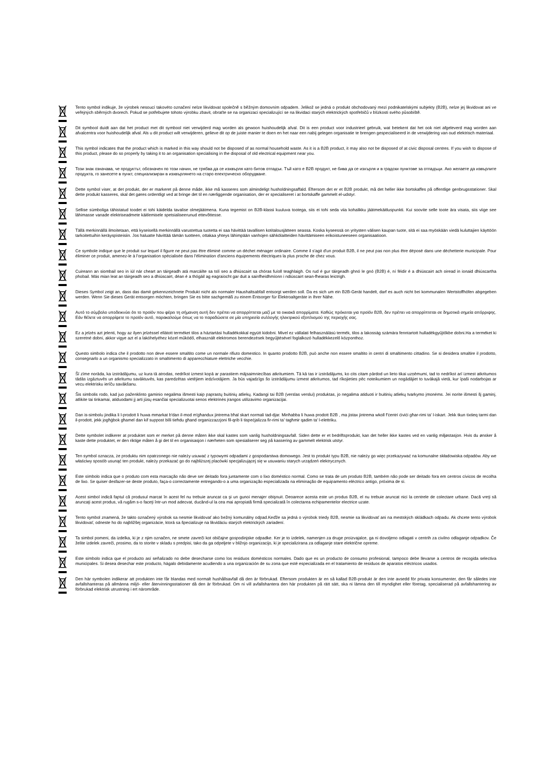Tento symbol indikuje, že výrobek nesoucí takovéto označení nelze likvidovat společně s běžným domovním odpadem. Jelikož se jedná o produkt obchodovaný mezi podnikatelskými subjekty (B2B), nelze jej likvidovat ani ve veřejných sběrných dvorech. Pokud se potřebujete tohoto výrobku zbavit, obraťte se na organizaci specializující se na likvidaci starých elektrických spotřebičů v blízkosti svého působiště.
Dit symbool duidt aan dat het product met dit symbool niet verwijderd mag worden als gewoon huishoudelijk afval. Dit is een product voor industrieel gebruik, wat betekent dat het ook niet afgeleverd mag worden aan afvalcentra voor huishoudelijk afval. Als u dit product wilt verwijderen, gelieve dit op de juiste manier te doen en het naar een nabij gelegen organisatie te brengen gespecialiseerd in de verwijdering van oud elektrisch materiaal.
This symbol indicates that the product which is marked in this way should not be disposed of as normal household waste. As it is a B2B product, it may also not be disposed of at civic disposal centres. If you wish to dispose of this product, please do so properly by taking it to an organisation specialising in the disposal of old electrical equipment near you.
Този знак означава, че продуктът, обозначен по този начин, не трябва да се изхвърля като битов отпадък. Тъй като е B2B продукт, не бива да се изхърля и в градски пунктове за отпадъци. Ако желаете да извърлите продукта, го занесете в пункт, специализиран в изхвърлянето на старо електрическо оборудване.
Dette symbol viser, at det produkt, der er markeret på denne måde, ikke må kasseres som almindeligt husholdningsaffald. Eftersom det er et B2B produkt, må det heller ikke bortskaffes på offentlige genbrugsstationer. Skal dette produkt kasseres, skal det gøres ordentligt ved at bringe det til en nærliggende organisation, der er specialiseret i at bortskaffe gammelt el-udstyr.
Sellise sümboliga tähistatud toodet ei tohi käidelda tavalise olmejäätmena. Kuna tegemist on B2B-klassi kuuluva tootega, siis ei tohi seda viia kohalikku jäätmekäitluspunkti. Kui soovite selle toote ära visata, siis viige see lähimasse vanade elektriseadmete käitlemisele spetsialiseerunud ettevõttesse.
Tällä merkinnällä ilmoitetaan, että kyseisellä merkinnällä varustettua tuotetta ei saa hävittää tavallisen kotitalousjätteen seassa. Koska kyseessä on yritysten välisen kaupan tuote, sitä ei saa myöskään viedä kuluttajien käyttöön tarkoitettuihin keräyspisteisiin. Jos haluatte hävittää tämän tuotteen, ottakaa yhteys lähimpään vanhojen sähkölaitteiden hävittämiseen erikoistuneeseen organisaatioon.
Ce symbole indique que le produit sur lequel il figure ne peut pas être éliminé comme un déchet ménager ordinaire. Comme il s'agit d'un produit B2B, il ne peut pas non plus être déposé dans une déchetterie municipale. Pour éliminer ce produit, amenez-le à l'organisation spécialisée dans l'élimination d'anciens équipements électriques la plus proche de chez vous.
Cuireann an siombail seo in iúl nár cheart an táirgeadh atá marcáilte sa tslí seo a dhiúscairt sa chóras fuíoll teaghlaigh. Os rud é gur táirgeadh ghnó le gnó (B2B) é, ní féidir é a dhiúscairt ach oiread in ionaid dhiúscartha phobail. Más mian leat an táirgeadh seo a dhiúscairt, déan é a thógáil ag eagraíocht gar duit a sainfheidhmíonn i ndiúscairt sean-fhearas leictrigh.
Dieses Symbol zeigt an, dass das damit gekennzeichnete Produkt nicht als normaler Haushaltsabfall entsorgt werden soll. Da es sich um ein B2B-Gerät handelt, darf es auch nicht bei kommunalen Wertstoffhöfen abgegeben werden. Wenn Sie dieses Gerät entsorgen möchten, bringen Sie es bitte sachgemäß zu einem Entsorger für Elektroaltgeräte in Ihrer Nähe.
Αυτό το σύμβολο υποδεικνύει ότι το προϊόν που φέρει τη σήμανση αυτή δεν πρέπει να απορρίπτεται μαζί με τα οικιακά απορρίματα. Καθώς πρόκειται για προϊόν B2B, δεν πρέπει να απορρίπτεται σε δημοτικά σημεία απόρριψης. Εάν θέλετε να απορρίψετε το προϊόν αυτό, παρακαλούμε όπως να το παραδώσετε σε μία υπηρεσία συλλογής ηλεκτρικού εξοπλισμού της περιοχής σας.
Ez a jelzés azt jelenti, hogy az ilyen jelzéssel ellátott terméket tilos a háztartási hulladékokkal együtt kidobni. Mivel ez vállalati felhasználású termék, tilos a lakosság számára fenntartott hulladékgyűjtőkbe dobni.Ha a terméket ki szeretné dobni, akkor vigye azt el a lakóhelyéhez közel működő, elhasznált elektromos berendezések begyűjtésével foglalkozó hulladékkezelő központhoz.
Questo simbolo indica che il prodotto non deve essere smaltito come un normale rifiuto domestico. In quanto prodotto B2B, può anche non essere smaltito in centri di smaltimento cittadino. Se si desidera smaltire il prodotto, consegnarlo a un organismo specializzato in smaltimento di apparecchiature elettriche vecchie.
Šī zīme norāda, ka izstrādājumu, uz kura tā atrodas, nedrīkst izmest kopā ar parastiem mājsaimniecības atkritumiem. Tā kā tas ir izstrādājums, ko cits citam pārdod un lieto tikai uzņēmumi, tad to nedrīkst arī izmest atkritumos tādās izgāztuvēs un atkritumu savāktuvēs, kas paredzētas vietējiem iedzīvotājiem. Ja būs vajadzīgs šo izstrādājumu izmest atkritumos, tad rīkojieties pēc noteikumiem un nogādājiet to tuvākajā vietā, kur īpaši nodarbojas ar vecu elektrisku ierīču savākšanu.
Šis simbolis rodo, kad juo paženklinto gaminio negalima išmesti kaip paprastų buitinių atliekų. Kadangi tai B2B (verslas verslui) produktas, jo negalima atiduoti ir buitinių atliekų tvarkymo įmonėms. Jei norite išmesti šį gaminį, atlikite tai tinkamai, atiduodami jį arti jūsų esančiai specializuotai senos elektrinės įrangos utilizavimo organizacijai.
Dan is-simbolu jindika li l-prodott li huwa mmarkat b'dan il-mod m'għandux jintrema bħal skart normali tad-djar. Minħabba li huwa prodott B2B , ma jistax jintrema wkoll f'ċentri ċiviċi għar-rimi ta' l-iskart. Jekk tkun tixtieq tarmi dan il-prodott, jekk jogħġbok għamel dan kif suppost billi tieħdu għand organizzazzjoni fil-qrib li tispeċjalizza fir-rimi ta' tagħmir qadim ta' l-elettriku.
Dette symbolet indikerer at produktet som er merket på denne måten ikke skal kastes som vanlig husholdningsavfall. Siden dette er et bedriftsprodukt, kan det heller ikke kastes ved en vanlig miljøstasjon. Hvis du ønsker å kaste dette produktet, er den riktige måten å gi det til en organisasjon i nærheten som spesialiserer seg på kassering av gammelt elektrisk utstyr.
Ten symbol oznacza, że produktu nim opatrzonego nie należy usuwać z typowymi odpadami z gospodarstwa domowego. Jest to produkt typu B2B, nie należy go więc przekazywać na komunalne składowiska odpadów. Aby we właściwy sposób usunąć ten produkt, należy przekazać go do najbliższej placówki specjalizującej się w usuwaniu starych urządzeń elektrycznych.
Este símbolo indica que o produto com esta marcação não deve ser deitado fora juntamente com o lixo doméstico normal. Como se trata de um produto B2B, também não pode ser deitado fora em centros cívicos de recolha de lixo. Se quiser desfazer-se deste produto, faça-o correctamente entregando-o a uma organização especializada na eliminação de equipamento eléctrico antigo, próxima de si.
Acest simbol indică faptul că produsul marcat în acest fel nu trebuie aruncat ca şi un gunoi menajer obişnuit. Deoarece acesta este un produs B2B, el nu trebuie aruncat nici la centrele de colectare urbane. Dacă vreţi să aruncaţi acest produs, vă rugăm s-o faceţi într-un mod adecvat, ducând-ul la cea mai apropiată firmă specializată în colectarea echipamentelor electrice uzate.
Tento symbol znamená, že takto označený výrobok sa nesmie likvidovať ako bežný komunálny odpad.Keďže sa jedná o výrobok triedy B2B, nesmie sa likvidovať ani na mestských skládkach odpadu. Ak chcete tento výrobok likvidovať, odneste ho do najbližšej organizácie, ktorá sa špecializuje na likvidáciu starých elektrických zariadení.
Ta simbol pomeni, da izdelka, ki je z njim označen, ne smete zavreči kot običajne gospodinjske odpadke. Ker je to izdelek, namenjen za druge proizvajalce, ga ni dovoljeno odlagati v centrih za civilno odlaganje odpadkov. Če želite izdelek zavreči, prosimo, da to storite v skladu s predpisi, tako da ga odpeljete v bližnjo organizacijo, ki je specializirana za odlaganje stare električne opreme.
Este símbolo indica que el producto así señalizado no debe desecharse como los residuos domésticos normales. Dado que es un producto de consumo profesional, tampoco debe llevarse a centros de recogida selectiva municipales. Si desea desechar este producto, hágalo debidamente acudiendo a una organización de su zona que esté especializada en el tratamiento de residuos de aparatos eléctricos usados.
Den här symbolen indikerar att produkten inte får blandas med normalt hushållsavfall då den är förbrukad. Eftersom produkten är en så kallad B2B-produkt är den inte avsedd för privata konsumenter, den får således inte avfallshanteras på allmänna miljö- eller återvinningsstationer då den är förbrukad. Om ni vill avfallshantera den här produkten på rätt sätt, ska ni lämna den till myndighet eller företag, specialiserad på avfallshantering av förbrukad elektrisk utrustning i ert närområde.